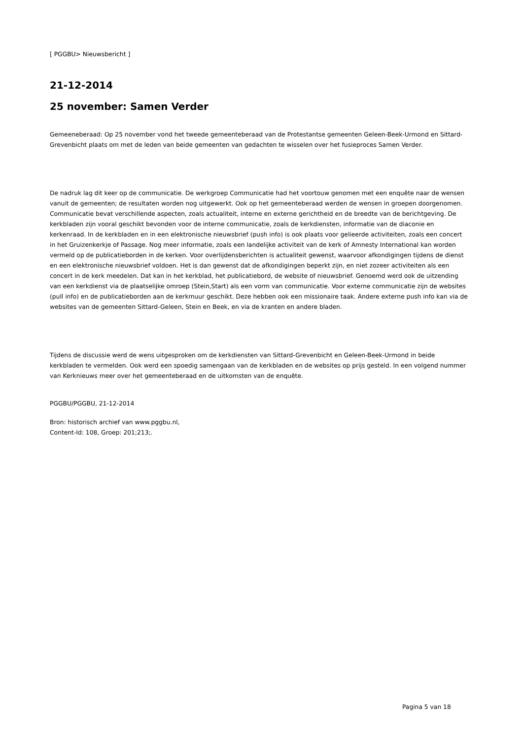[ PGGBU> Nieuwsbericht ]
21-12-2014
25 november: Samen Verder
Gemeeneberaad: Op 25 november vond het tweede gemeenteberaad van de Protestantse gemeenten Geleen-Beek-Urmond en Sittard-Grevenbicht plaats om met de leden van beide gemeenten van gedachten te wisselen over het fusieproces Samen Verder.
De nadruk lag dit keer op de communicatie. De werkgroep Communicatie had het voortouw genomen met een enquête naar de wensen vanuit de gemeenten; de resultaten worden nog uitgewerkt. Ook op het gemeenteberaad werden de wensen in groepen doorgenomen. Communicatie bevat verschillende aspecten, zoals actualiteit, interne en externe gerichtheid en de breedte van de berichtgeving. De kerkbladen zijn vooral geschikt bevonden voor de interne communicatie, zoals de kerkdiensten, informatie van de diaconie en kerkenraad. In de kerkbladen en in een elektronische nieuwsbrief (push info) is ook plaats voor gelieerde activiteiten, zoals een concert in het Gruizenkerkje of Passage. Nog meer informatie, zoals een landelijke activiteit van de kerk of Amnesty International kan worden vermeld op de publicatieborden in de kerken. Voor overlijdensberichten is actualiteit gewenst, waarvoor afkondigingen tijdens de dienst en een elektronische nieuwsbrief voldoen. Het is dan gewenst dat de afkondigingen beperkt zijn, en niet zozeer activiteiten als een concert in de kerk meedelen. Dat kan in het kerkblad, het publicatiebord, de website of nieuwsbrief. Genoemd werd ook de uitzending van een kerkdienst via de plaatselijke omroep (Stein,Start) als een vorm van communicatie. Voor externe communicatie zijn de websites (pull info) en de publicatieborden aan de kerkmuur geschikt. Deze hebben ook een missionaire taak. Andere externe push info kan via de websites van de gemeenten Sittard-Geleen, Stein en Beek, en via de kranten en andere bladen.
Tijdens de discussie werd de wens uitgesproken om de kerkdiensten van Sittard-Grevenbicht en Geleen-Beek-Urmond in beide kerkbladen te vermelden. Ook werd een spoedig samengaan van de kerkbladen en de websites op prijs gesteld. In een volgend nummer van Kerknieuws meer over het gemeenteberaad en de uitkomsten van de enquête.
PGGBU/PGGBU, 21-12-2014
Bron: historisch archief van www.pggbu.nl,
Content-Id: 108, Groep: 201;213;.
Pagina 5 van 18